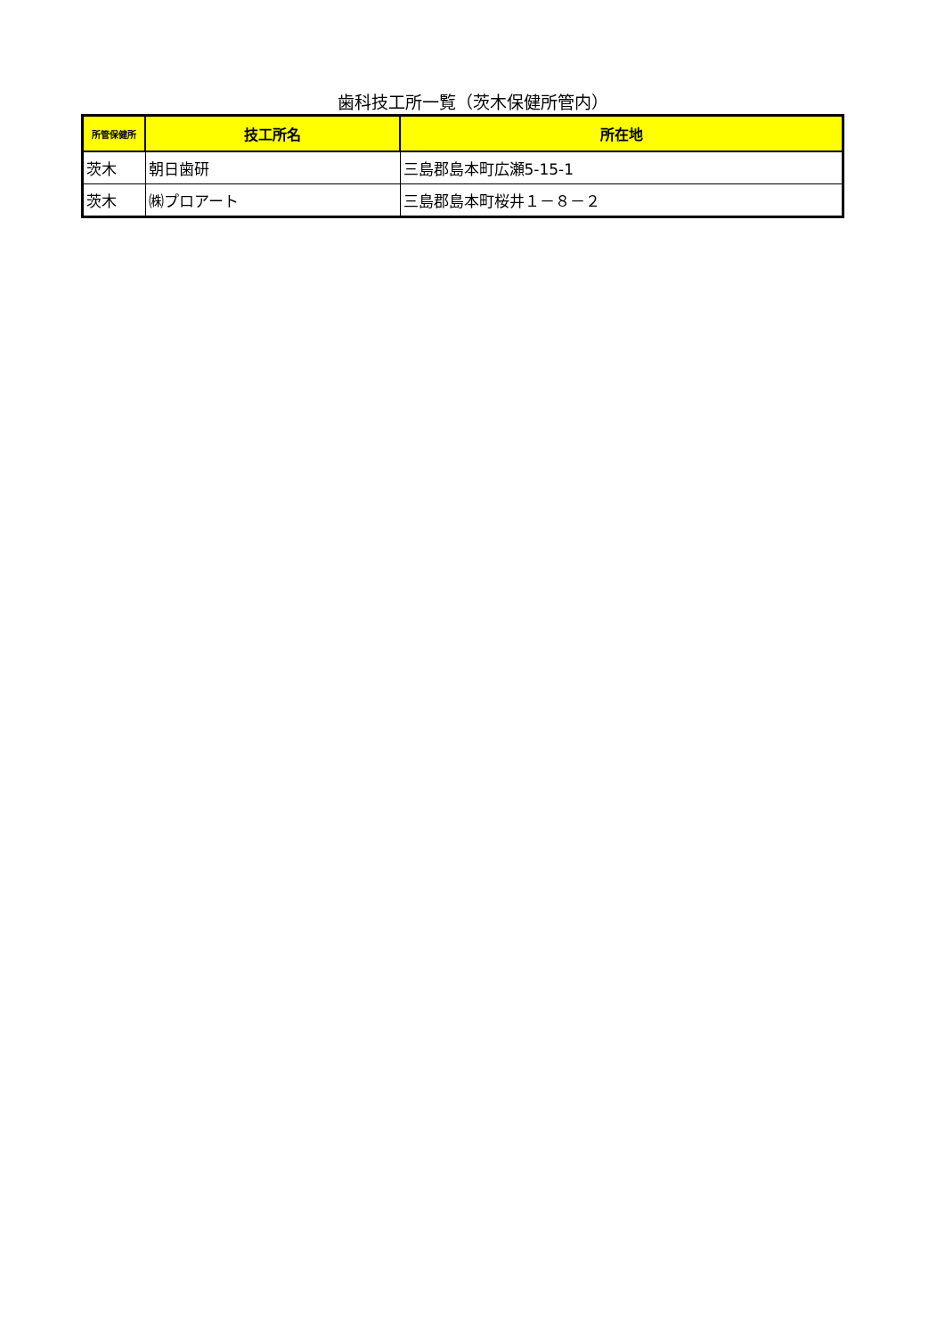歯科技工所一覧（茨木保健所管内）
| 所管保健所 | 技工所名 | 所在地 |
| --- | --- | --- |
| 茨木 | 朝日歯研 | 三島郡島本町広瀬5-15-1 |
| 茨木 | ㈱プロアート | 三島郡島本町桜井１－８－２ |